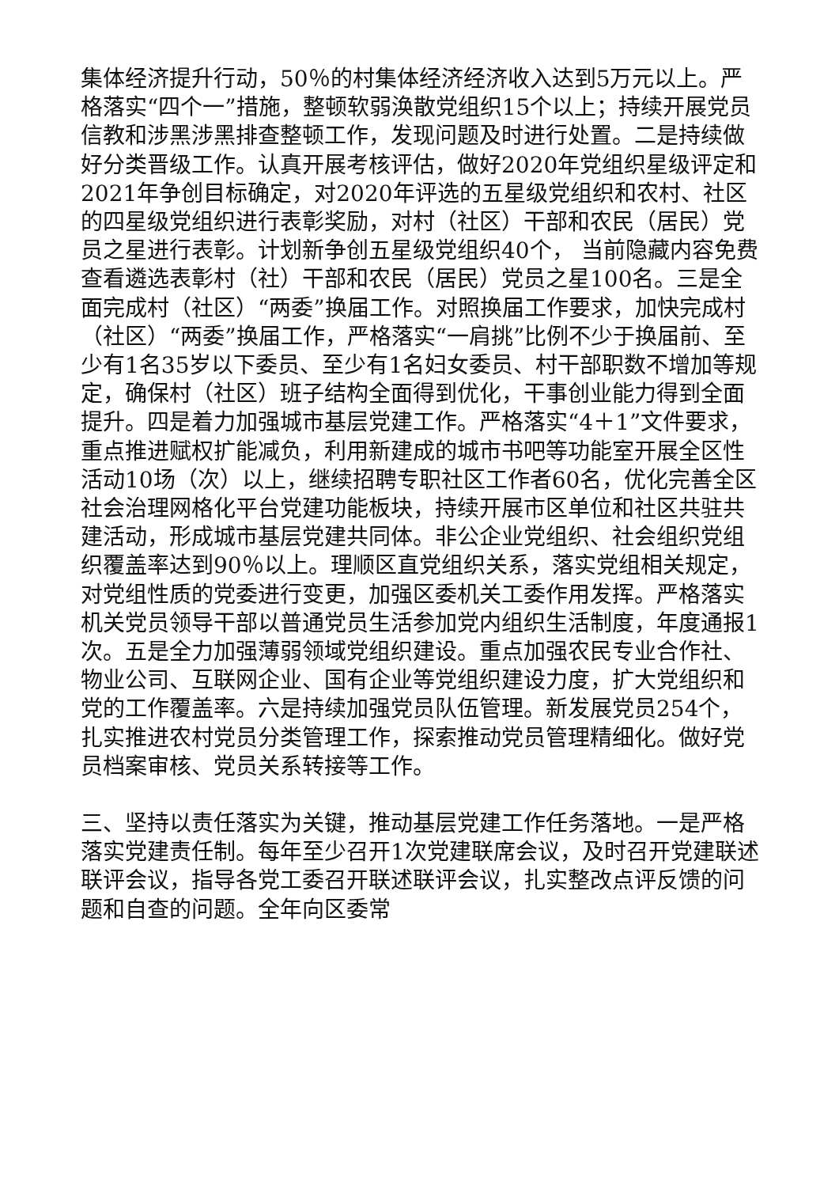集体经济提升行动，50％的村集体经济经济收入达到5万元以上。严格落实“四个一”措施，整顿软弱涣散党组织15个以上；持续开展党员信教和涉黑涉黑排查整顿工作，发现问题及时进行处置。二是持续做好分类晋级工作。认真开展考核评估，做好2020年党组织星级评定和2021年争创目标确定，对2020年评选的五星级党组织和农村、社区的四星级党组织进行表彰奖励，对村（社区）干部和农民（居民）党员之星进行表彰。计划新争创五星级党组织40个， 当前隐藏内容免费查看遴选表彰村（社）干部和农民（居民）党员之星100名。三是全面完成村（社区）“两委”换届工作。对照换届工作要求，加快完成村（社区）“两委”换届工作，严格落实“一肩挑”比例不少于换届前、至少有1名35岁以下委员、至少有1名妇女委员、村干部职数不增加等规定，确保村（社区）班子结构全面得到优化，干事创业能力得到全面提升。四是着力加强城市基层党建工作。严格落实“4＋1”文件要求，重点推进赋权扩能减负，利用新建成的城市书吧等功能室开展全区性活动10场（次）以上，继续招聘专职社区工作者60名，优化完善全区社会治理网格化平台党建功能板块，持续开展市区单位和社区共驻共建活动，形成城市基层党建共同体。非公企业党组织、社会组织党组织覆盖率达到90％以上。理顺区直党组织关系，落实党组相关规定，对党组性质的党委进行变更，加强区委机关工委作用发挥。严格落实机关党员领导干部以普通党员生活参加党内组织生活制度，年度通报1次。五是全力加强薄弱领域党组织建设。重点加强农民专业合作社、物业公司、互联网企业、国有企业等党组织建设力度，扩大党组织和党的工作覆盖率。六是持续加强党员队伍管理。新发展党员254个，扎实推进农村党员分类管理工作，探索推动党员管理精细化。做好党员档案审核、党员关系转接等工作。
三、坚持以责任落实为关键，推动基层党建工作任务落地。一是严格落实党建责任制。每年至少召开1次党建联席会议，及时召开党建联述联评会议，指导各党工委召开联述联评会议，扎实整改点评反馈的问题和自查的问题。全年向区委常